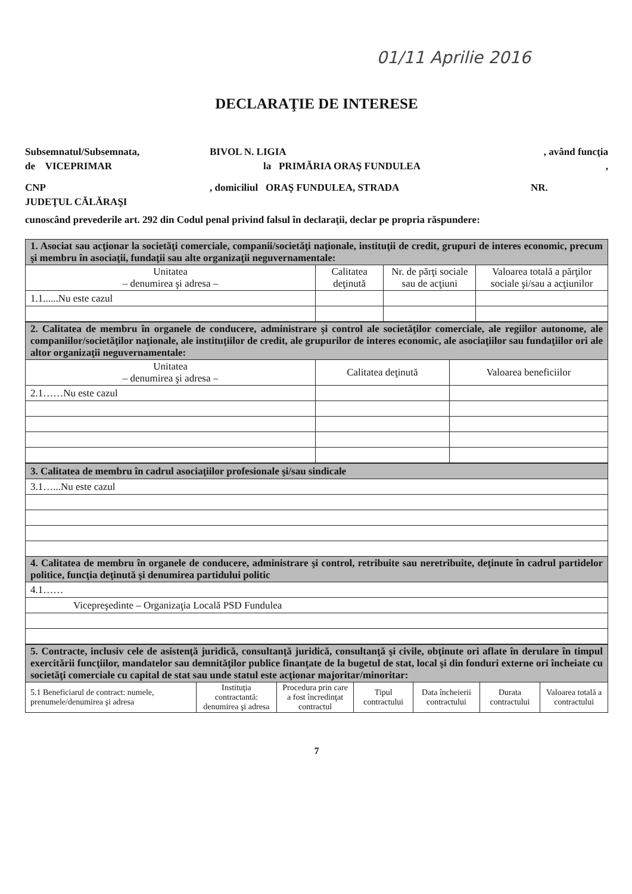01/11 Aprilie 2016
DECLARAŢIE DE INTERESE
Subsemnatul/Subsemnata, BIVOL N. LIGIA, având funcţia
de VICEPRIMAR la PRIMĂRIA ORAŞ FUNDULEA,
CNP, domiciliul ORAŞ FUNDULEA, STRADA NR.
JUDEŢUL CĂLĂRAŞI
cunoscând prevederile art. 292 din Codul penal privind falsul în declaraţii, declar pe propria răspundere:
| 1. Asociat sau acţionar la societăţi comerciale, companii/societăţi naţionale, instituţii de credit, grupuri de interes economic, precum şi membru în asociaţii, fundaţii sau alte organizaţii neguvernamentale: | | | |
| Unitatea – denumirea şi adresa – | Calitatea deţinută | Nr. de părţi sociale sau de acţiuni | Valoarea totală a părţilor sociale şi/sau a acţiunilor |
| 1.1......Nu este cazul | | | |
| 2. Calitatea de membru în organele de conducere, administrare şi control ale societăţilor comerciale, ale regiilor autonome, ale companiilor/societăţilor naţionale, ale instituţiilor de credit, ale grupurilor de interes economic, ale asociaţiilor sau fundaţiilor ori ale altor organizaţii neguvernamentale: | | |
| Unitatea – denumirea şi adresa – | Calitatea deţinută | Valoarea beneficiilor |
| 2.1……Nu este cazul | | |
| 3. Calitatea de membru în cadrul asociaţiilor profesionale şi/sau sindicale |
| 3.1…...Nu este cazul |
| 4. Calitatea de membru în organele de conducere, administrare şi control, retribuite sau neretribuite, deţinute în cadrul partidelor politice, funcţia deţinută şi denumirea partidului politic |
| 4.1…… |
| Vicepreşedinte – Organizaţia Locală PSD Fundulea |
| 5. Contracte, inclusiv cele de asistenţă juridică, consultanţă juridică, consultanţă şi civile, obţinute ori aflate în derulare în timpul exercitării funcţiilor, mandatelor sau demnităţilor publice finanţate de la bugetul de stat, local şi din fonduri externe ori încheiate cu societăţi comerciale cu capital de stat sau unde statul este acţionar majoritar/minoritar: | | | | | | |
| 5.1 Beneficiarul de contract: numele, prenumele/denumirea şi adresa | Instituţia contractantă: denumirea şi adresa | Procedura prin care a fost încredinţat contractul | Tipul contractului | Data încheierii contractului | Durata contractului | Valoarea totală a contractului |
7